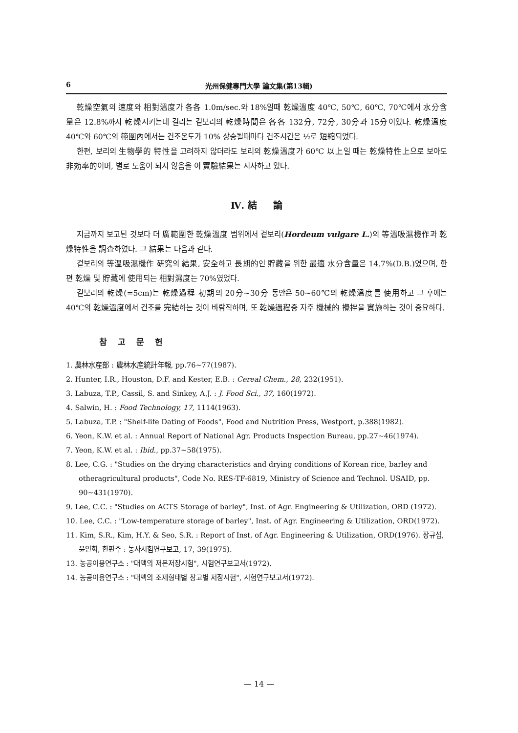6 光州保健專門大學 論文集(第13輯)
乾燥空氣의 速度와 相對溫度가 各各 1.0m/sec.와 18%일때 乾燥溫度 40℃, 50℃, 60℃, 70℃에서 水分含量은 12.8%까지 乾燥시키는데 걸리는 겉보리의 乾燥時間은 各各 132分, 72分, 30分과 15分이었다. 乾燥溫度 40℃와 60℃의 範圍內에서는 건조온도가 10% 상승될때마다 건조시간은 ½로 短縮되었다.
한편, 보리의 生物學的 特性을 고려하지 않더라도 보리의 乾燥溫度가 60℃ 以上일 때는 乾燥特性上으로 보아도 非効率的이며, 별로 도움이 되지 않음을 이 實驗結果는 시사하고 있다.
Ⅳ. 結 論
지금까지 보고된 것보다 더 廣範圍한 乾燥溫度 범위에서 겉보리(Hordeum vulgare L.)의 等溫吸濕機作과 乾燥特性을 調査하였다. 그 結果는 다음과 같다.
겉보리의 等溫吸濕機作 硏究의 結果, 安全하고 長期的인 貯藏을 위한 最適 水分含量은 14.7%(D.B.)였으며, 한편 乾燥 및 貯藏에 使用되는 相對濕度는 70%였었다.
겉보리의 乾燥(=5cm)는 乾燥過程 初期의 20分~30分 동안은 50~60℃의 乾燥溫度를 使用하고 그 후에는 40℃의 乾燥溫度에서 건조를 完結하는 것이 바람직하며, 또 乾燥過程중 자주 機械的 攪拌을 實施하는 것이 중요하다.
참 고 문 헌
1. 農林水産部 : 農林水産統計年報, pp.76~77(1987).
2. Hunter, I.R., Houston, D.F. and Kester, E.B. : Cereal Chem., 28, 232(1951).
3. Labuza, T.P., Cassil, S. and Sinkey, A.J. : J. Food Sci., 37, 160(1972).
4. Salwin, H. : Food Technology, 17, 1114(1963).
5. Labuza, T.P. : "Shelf-life Dating of Foods", Food and Nutrition Press, Westport, p.388(1982).
6. Yeon, K.W. et al. : Annual Report of National Agr. Products Inspection Bureau, pp.27~46(1974).
7. Yeon, K.W. et al. : Ibid., pp.37~58(1975).
8. Lee, C.G. : "Studies on the drying characteristics and drying conditions of Korean rice, barley and otheragricultural products", Code No. RES-TF-6819, Ministry of Science and Technol. USAID, pp. 90~431(1970).
9. Lee, C.C. : "Studies on ACTS Storage of barley", Inst. of Agr. Engineering & Utilization, ORD (1972).
10. Lee, C.C. : "Low-temperature storage of barley", Inst. of Agr. Engineering & Utilization, ORD(1972).
11. Kim, S.R., Kim, H.Y. & Seo, S.R. : Report of Inst. of Agr. Engineering & Utilization, ORD(1976). 장규섭, 윤인화, 한판주 : 농사시험연구보고, 17, 39(1975).
13. 농공이용연구소 : "대맥의 저온저장시험", 시험연구보고서(1972).
14. 농공이용연구소 : "대맥의 조제형태별 창고별 저장시험", 시험연구보고서(1972).
— 14 —